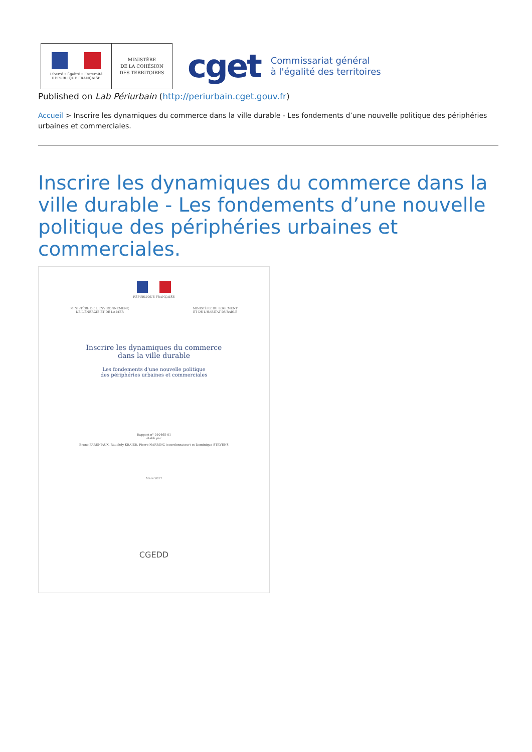Liberté • Égalité • Fraternité
RÉPUBLIQUE FRANÇAISE
MINISTÈRE
DE LA COHÉSION
DES TERRITOIRES
cget
Commissariat général
à l'égalité des territoires
Published on Lab Périurbain (http://periurbain.cget.gouv.fr)
Accueil > Inscrire les dynamiques du commerce dans la ville durable - Les fondements d’une nouvelle politique des périphéries urbaines et commerciales.
Inscrire les dynamiques du commerce dans la ville durable - Les fondements d’une nouvelle politique des périphéries urbaines et commerciales.
RÉPUBLIQUE FRANÇAISE
MINISTÈRE DE L'ENVIRONNEMENT,
DE L'ÉNERGIE ET DE LA MER MINISTÈRE DU LOGEMENT
ET DE L'HABITAT DURABLE
Inscrire les dynamiques du commerce
dans la ville durable
Les fondements d'une nouvelle politique
des périphéries urbaines et commerciales
Rapport n° 010468-01
établi par
Bruno FARENIAUX, Rauchdy KBAIER, Pierre NARRING (coordonnateur) et Dominique STEVENS
Mars 2017
CGEDD